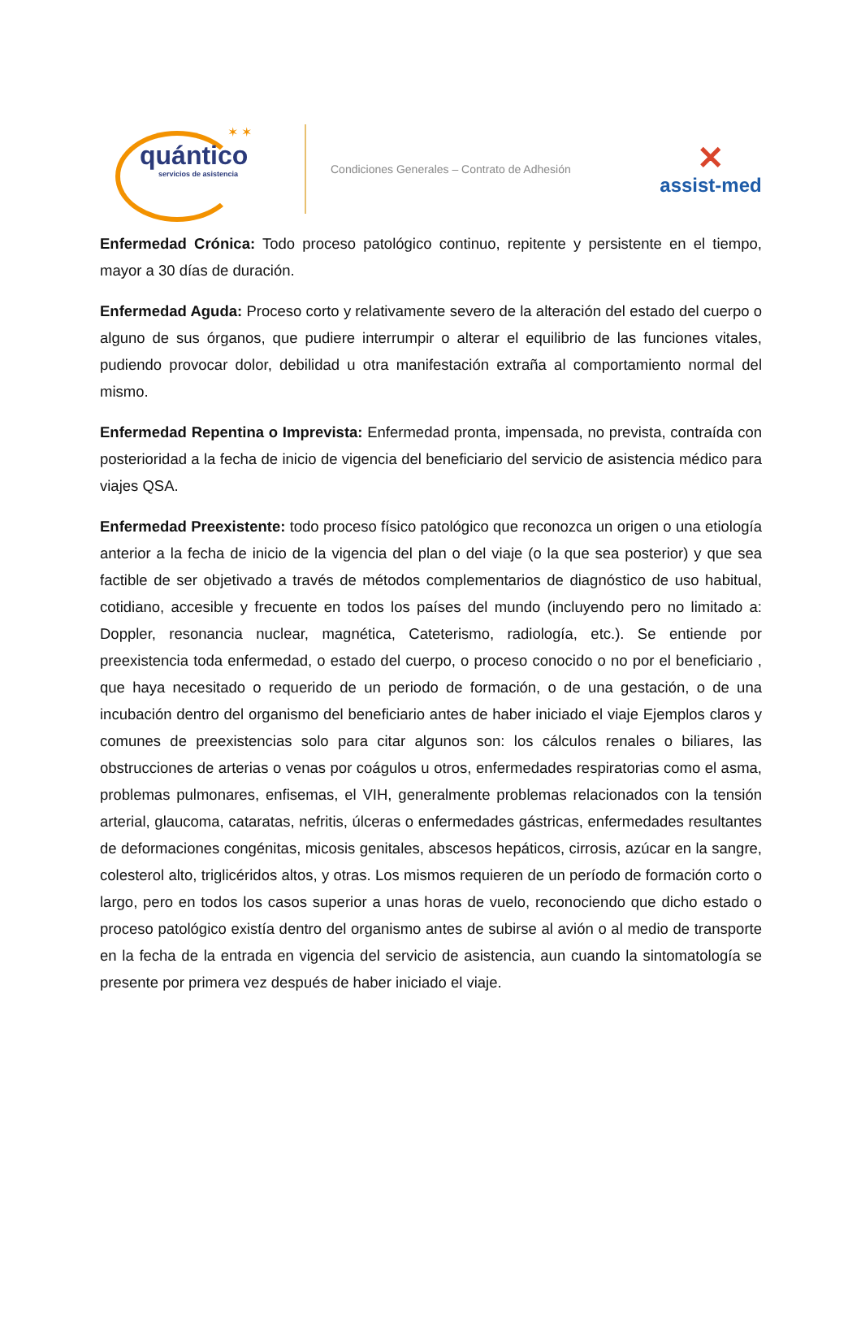✶ ✶
quántico
servicios de asistencia
Condiciones Generales – Contrato de Adhesión
✕
assist-med
Enfermedad Crónica: Todo proceso patológico continuo, repitente y persistente en el tiempo, mayor a 30 días de duración.
Enfermedad Aguda: Proceso corto y relativamente severo de la alteración del estado del cuerpo o alguno de sus órganos, que pudiere interrumpir o alterar el equilibrio de las funciones vitales, pudiendo provocar dolor, debilidad u otra manifestación extraña al comportamiento normal del mismo.
Enfermedad Repentina o Imprevista: Enfermedad pronta, impensada, no prevista, contraída con posterioridad a la fecha de inicio de vigencia del beneficiario del servicio de asistencia médico para viajes QSA.
Enfermedad Preexistente: todo proceso físico patológico que reconozca un origen o una etiología anterior a la fecha de inicio de la vigencia del plan o del viaje (o la que sea posterior) y que sea factible de ser objetivado a través de métodos complementarios de diagnóstico de uso habitual, cotidiano, accesible y frecuente en todos los países del mundo (incluyendo pero no limitado a: Doppler, resonancia nuclear, magnética, Cateterismo, radiología, etc.). Se entiende por preexistencia toda enfermedad, o estado del cuerpo, o proceso conocido o no por el beneficiario , que haya necesitado o requerido de un periodo de formación, o de una gestación, o de una incubación dentro del organismo del beneficiario antes de haber iniciado el viaje Ejemplos claros y comunes de preexistencias solo para citar algunos son: los cálculos renales o biliares, las obstrucciones de arterias o venas por coágulos u otros, enfermedades respiratorias como el asma, problemas pulmonares, enfisemas, el VIH, generalmente problemas relacionados con la tensión arterial, glaucoma, cataratas, nefritis, úlceras o enfermedades gástricas, enfermedades resultantes de deformaciones congénitas, micosis genitales, abscesos hepáticos, cirrosis, azúcar en la sangre, colesterol alto, triglicéridos altos, y otras. Los mismos requieren de un período de formación corto o largo, pero en todos los casos superior a unas horas de vuelo, reconociendo que dicho estado o proceso patológico existía dentro del organismo antes de subirse al avión o al medio de transporte en la fecha de la entrada en vigencia del servicio de asistencia, aun cuando la sintomatología se presente por primera vez después de haber iniciado el viaje.